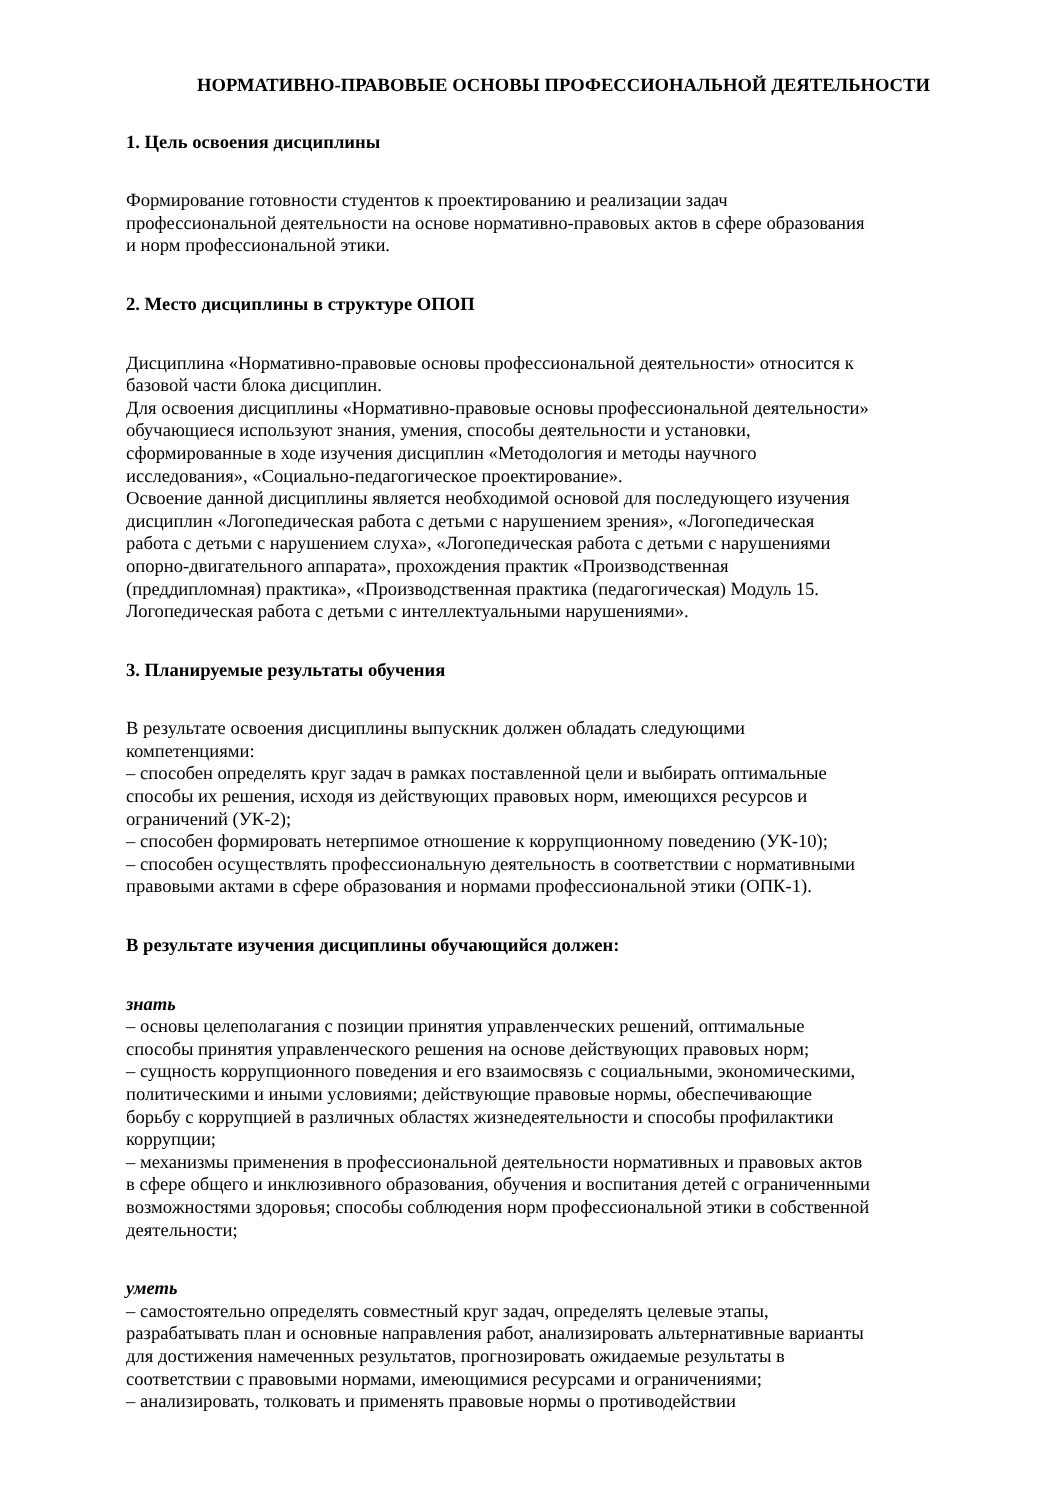НОРМАТИВНО-ПРАВОВЫЕ ОСНОВЫ ПРОФЕССИОНАЛЬНОЙ ДЕЯТЕЛЬНОСТИ
1. Цель освоения дисциплины
Формирование готовности студентов к проектированию и реализации задач
профессиональной деятельности на основе нормативно-правовых актов в сфере образования
и норм профессиональной этики.
2. Место дисциплины в структуре ОПОП
Дисциплина «Нормативно-правовые основы профессиональной деятельности» относится к
базовой части блока дисциплин.
Для освоения дисциплины «Нормативно-правовые основы профессиональной деятельности»
обучающиеся используют знания, умения, способы деятельности и установки,
сформированные в ходе изучения дисциплин «Методология и методы научного
исследования», «Социально-педагогическое проектирование».
Освоение данной дисциплины является необходимой основой для последующего изучения
дисциплин «Логопедическая работа с детьми с нарушением зрения», «Логопедическая
работа с детьми с нарушением слуха», «Логопедическая работа с детьми с нарушениями
опорно-двигательного аппарата», прохождения практик «Производственная
(преддипломная) практика», «Производственная практика (педагогическая) Модуль 15.
Логопедическая работа с детьми с интеллектуальными нарушениями».
3. Планируемые результаты обучения
В результате освоения дисциплины выпускник должен обладать следующими
компетенциями:
– способен определять круг задач в рамках поставленной цели и выбирать оптимальные
способы их решения, исходя из действующих правовых норм, имеющихся ресурсов и
ограничений (УК-2);
– способен формировать нетерпимое отношение к коррупционному поведению (УК-10);
– способен осуществлять профессиональную деятельность в соответствии с нормативными
правовыми актами в сфере образования и нормами профессиональной этики (ОПК-1).
В результате изучения дисциплины обучающийся должен:
знать
– основы целеполагания с позиции принятия управленческих решений, оптимальные
способы принятия управленческого решения на основе действующих правовых норм;
– сущность коррупционного поведения и его взаимосвязь с социальными, экономическими,
политическими и иными условиями; действующие правовые нормы, обеспечивающие
борьбу с коррупцией в различных областях жизнедеятельности и способы профилактики
коррупции;
– механизмы применения в профессиональной деятельности нормативных и правовых актов
в сфере общего и инклюзивного образования, обучения и воспитания детей с ограниченными
возможностями здоровья; способы соблюдения норм профессиональной этики в собственной
деятельности;
уметь
– самостоятельно определять совместный круг задач, определять целевые этапы,
разрабатывать план и основные направления работ, анализировать альтернативные варианты
для достижения намеченных результатов, прогнозировать ожидаемые результаты в
соответствии с правовыми нормами, имеющимися ресурсами и ограничениями;
– анализировать, толковать и применять правовые нормы о противодействии